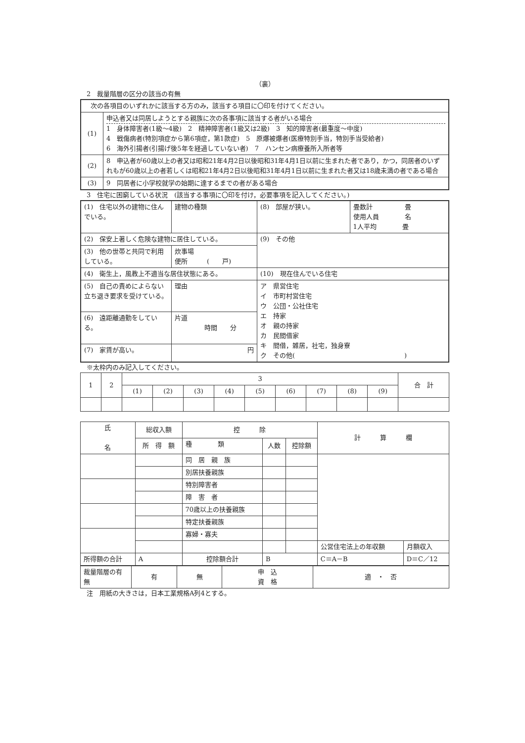（裏）
　2　裁量階層の区分の該当の有無
| 次の各項目のいずれかに該当する方のみ，該当する項目に〇印を付けてください。 | |
| (1) | 申込者又は同居しようとする親族に次の各事項に該当する者がいる場合 1 身体障害者(1級～4級) 2 精神障害者(1級又は2級) 3 知的障害者(最重度～中度) 4 戦傷病者(特別項症から第6項症，第1款症) 5 原爆被爆者(医療特別手当，特別手当受給者) 6 海外引揚者(引揚げ後5年を経過していない者) 7 ハンセン病療養所入所者等 |
| (2) | 8 申込者が60歳以上の者又は昭和21年4月2日以後昭和31年4月1日以前に生まれた者であり，かつ，同居者のいずれもが60歳以上の者若しくは昭和21年4月2日以後昭和31年4月1日以前に生まれた者又は18歳未満の者である場合 |
| (3) | 9 同居者に小学校就学の始期に達するまでの者がある場合 |
　3　住宅に困窮している状況　(該当する事項に〇印を付け，必要事項を記入してください。)
| (1) 住宅以外の建物に住んでいる。 | 建物の種類 | (8) 部屋が狭い。 | 畳数計 畳 使用人員 名 1人平均 畳 |
| (2) 保安上著しく危険な建物に居住している。 | | (9) その他 | |
| (3) 他の世帯と共同で利用している。 | 炊事場 便所 ( 戸) | | |
| (4) 衛生上，風教上不適当な居住状態にある。 | | (10) 現在住んでいる住宅 | |
| (5) 自己の責めによらない立ち退き要求を受けている。 | 理由 | ア 県営住宅 イ 市町村営住宅 ウ 公団・公社住宅 エ 持家 オ 親の持家 カ 民間借家 キ 間借，雑居，社宅，独身寮 ク その他( ) | |
| (6) 遠距離通勤をしている。 | 片道 時間 分 | | |
| (7) 家賃が高い。 | 円 | | |
　※太枠内のみ記入してください。
| 1 | 2 | 3 | | | | | | | | | 合 計 |
| | | (1) | (2) | (3) | (4) | (5) | (6) | (7) | (8) | (9) | |
| 氏 名 | 総収入額 | 控 除 | | | 計 算 欄 | |
| | 所 得 額 | 種 類 | 人数 | 控除額 | | |
| | | 同 居 親 族 | | | | |
| | | 別居扶養親族 | | | | |
| | | 特別障害者 | | | | |
| | | 障 害 者 | | | | |
| | | 70歳以上の扶養親族 | | | | |
| | | 特定扶養親族 | | | | |
| | | 寡婦・寡夫 | | | | |
| | | | | | 公営住宅法上の年収額 | 月額収入 |
| 所得額の合計 | A | 控除額合計 | B | | C＝A－B | D＝C／12 |
| 裁量階層の有無 | 有 | 無 | 申 込 資 格 | 適 ・ 否 |
　注　用紙の大きさは，日本工業規格A列4とする。